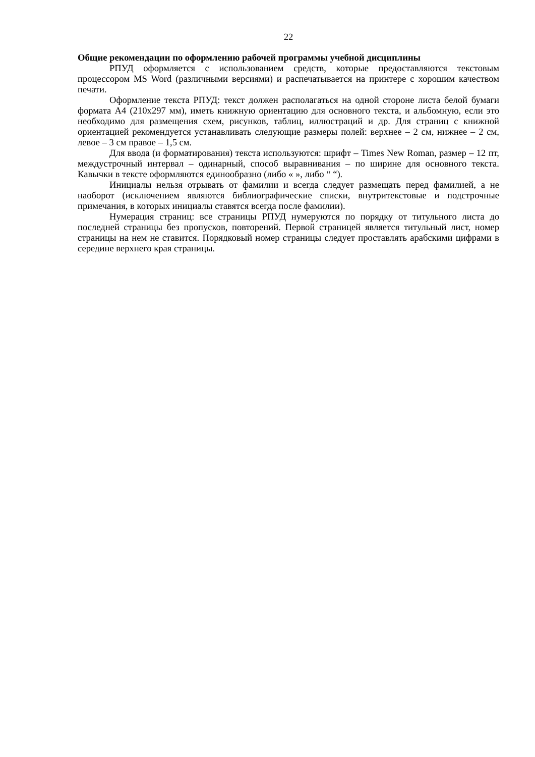22
Общие рекомендации по оформлению рабочей программы учебной дисциплины
РПУД оформляется с использованием средств, которые предоставляются текстовым процессором MS Word (различными версиями) и распечатывается на принтере с хорошим качеством печати.
Оформление текста РПУД: текст должен располагаться на одной стороне листа белой бумаги формата А4 (210х297 мм), иметь книжную ориентацию для основного текста, и альбомную, если это необходимо для размещения схем, рисунков, таблиц, иллюстраций и др. Для страниц с книжной ориентацией рекомендуется устанавливать следующие размеры полей: верхнее – 2 см, нижнее – 2 см, левое – 3 см правое – 1,5 см.
Для ввода (и форматирования) текста используются: шрифт – Times New Roman, размер – 12 пт, междустрочный интервал – одинарный, способ выравнивания – по ширине для основного текста. Кавычки в тексте оформляются единообразно (либо « », либо “ “).
Инициалы нельзя отрывать от фамилии и всегда следует размещать перед фамилией, а не наоборот (исключением являются библиографические списки, внутритекстовые и подстрочные примечания, в которых инициалы ставятся всегда после фамилии).
Нумерация страниц: все страницы РПУД нумеруются по порядку от титульного листа до последней страницы без пропусков, повторений. Первой страницей является титульный лист, номер страницы на нем не ставится. Порядковый номер страницы следует проставлять арабскими цифрами в середине верхнего края страницы.